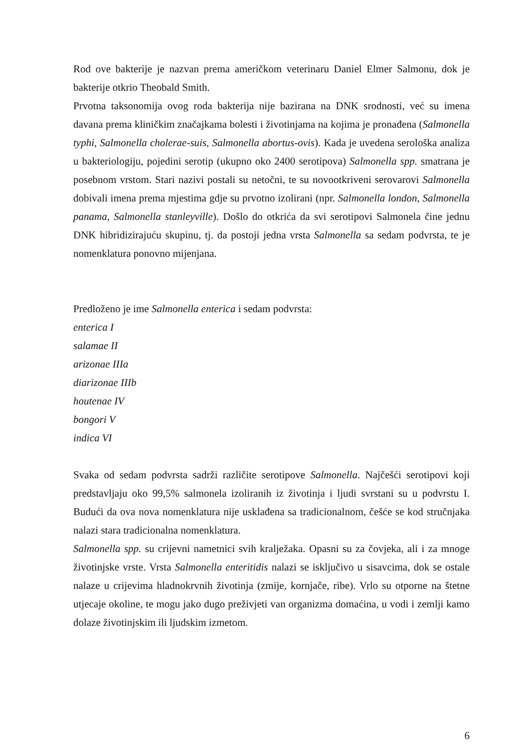Rod ove bakterije je nazvan prema američkom veterinaru Daniel Elmer Salmonu, dok je bakterije otkrio Theobald Smith.
Prvotna taksonomija ovog roda bakterija nije bazirana na DNK srodnosti, već su imena davana prema kliničkim značajkama bolesti i životinjama na kojima je pronađena (Salmonella typhi, Salmonella cholerae-suis, Salmonella abortus-ovis). Kada je uvedena serološka analiza u bakteriologiju, pojedini serotip (ukupno oko 2400 serotipova) Salmonella spp. smatrana je posebnom vrstom. Stari nazivi postali su netočni, te su novootkriveni serovarovi Salmonella dobivali imena prema mjestima gdje su prvotno izolirani (npr. Salmonella london, Salmonella panama, Salmonella stanleyville). Došlo do otkrića da svi serotipovi Salmonela čine jednu DNK hibridizirajuću skupinu, tj. da postoji jedna vrsta Salmonella sa sedam podvrsta, te je nomenklatura ponovno mijenjana.
Predloženo je ime Salmonella enterica i sedam podvrsta:
enterica I
salamae II
arizonae IIIa
diarizonae IIIb
houtenae IV
bongori V
indica VI
Svaka od sedam podvrsta sadrži različite serotipove Salmonella. Najčešći serotipovi koji predstavljaju oko 99,5% salmonela izoliranih iz životinja i ljudi svrstani su u podvrstu I. Budući da ova nova nomenklatura nije usklađena sa tradicionalnom, češće se kod stručnjaka nalazi stara tradicionalna nomenklatura.
Salmonella spp. su crijevni nametnici svih kralježaka. Opasni su za čovjeka, ali i za mnoge životinjske vrste. Vrsta Salmonella enteritidis nalazi se isključivo u sisavcima, dok se ostale nalaze u crijevima hladnokrvnih životinja (zmije, kornjače, ribe). Vrlo su otporne na štetne utjecaje okoline, te mogu jako dugo preživjeti van organizma domaćina, u vodi i zemlji kamo dolaze životinjskim ili ljudskim izmetom.
6